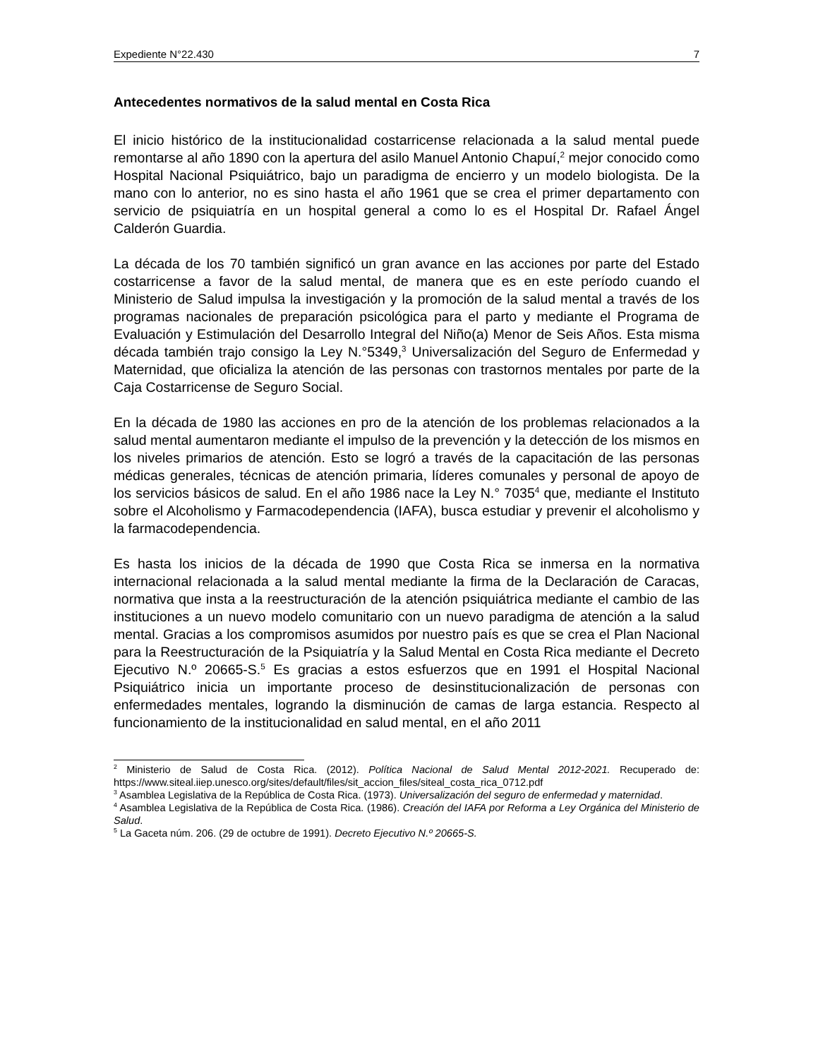Expediente N°22.430 7
Antecedentes normativos de la salud mental en Costa Rica
El inicio histórico de la institucionalidad costarricense relacionada a la salud mental puede remontarse al año 1890 con la apertura del asilo Manuel Antonio Chapuí,<sup>2</sup> mejor conocido como Hospital Nacional Psiquiátrico, bajo un paradigma de encierro y un modelo biologista. De la mano con lo anterior, no es sino hasta el año 1961 que se crea el primer departamento con servicio de psiquiatría en un hospital general a como lo es el Hospital Dr. Rafael Ángel Calderón Guardia.
La década de los 70 también significó un gran avance en las acciones por parte del Estado costarricense a favor de la salud mental, de manera que es en este período cuando el Ministerio de Salud impulsa la investigación y la promoción de la salud mental a través de los programas nacionales de preparación psicológica para el parto y mediante el Programa de Evaluación y Estimulación del Desarrollo Integral del Niño(a) Menor de Seis Años. Esta misma década también trajo consigo la Ley N.°5349,<sup>3</sup> Universalización del Seguro de Enfermedad y Maternidad, que oficializa la atención de las personas con trastornos mentales por parte de la Caja Costarricense de Seguro Social.
En la década de 1980 las acciones en pro de la atención de los problemas relacionados a la salud mental aumentaron mediante el impulso de la prevención y la detección de los mismos en los niveles primarios de atención. Esto se logró a través de la capacitación de las personas médicas generales, técnicas de atención primaria, líderes comunales y personal de apoyo de los servicios básicos de salud. En el año 1986 nace la Ley N.° 7035<sup>4</sup> que, mediante el Instituto sobre el Alcoholismo y Farmacodependencia (IAFA), busca estudiar y prevenir el alcoholismo y la farmacodependencia.
Es hasta los inicios de la década de 1990 que Costa Rica se inmersa en la normativa internacional relacionada a la salud mental mediante la firma de la Declaración de Caracas, normativa que insta a la reestructuración de la atención psiquiátrica mediante el cambio de las instituciones a un nuevo modelo comunitario con un nuevo paradigma de atención a la salud mental. Gracias a los compromisos asumidos por nuestro país es que se crea el Plan Nacional para la Reestructuración de la Psiquiatría y la Salud Mental en Costa Rica mediante el Decreto Ejecutivo N.º 20665-S.<sup>5</sup> Es gracias a estos esfuerzos que en 1991 el Hospital Nacional Psiquiátrico inicia un importante proceso de desinstitucionalización de personas con enfermedades mentales, logrando la disminución de camas de larga estancia. Respecto al funcionamiento de la institucionalidad en salud mental, en el año 2011
<sup>2</sup> Ministerio de Salud de Costa Rica. (2012). Política Nacional de Salud Mental 2012-2021. Recuperado de: https://www.siteal.iiep.unesco.org/sites/default/files/sit_accion_files/siteal_costa_rica_0712.pdf
<sup>3</sup> Asamblea Legislativa de la República de Costa Rica. (1973). Universalización del seguro de enfermedad y maternidad.
<sup>4</sup> Asamblea Legislativa de la República de Costa Rica. (1986). Creación del IAFA por Reforma a Ley Orgánica del Ministerio de Salud.
<sup>5</sup> La Gaceta núm. 206. (29 de octubre de 1991). Decreto Ejecutivo N.º 20665-S.